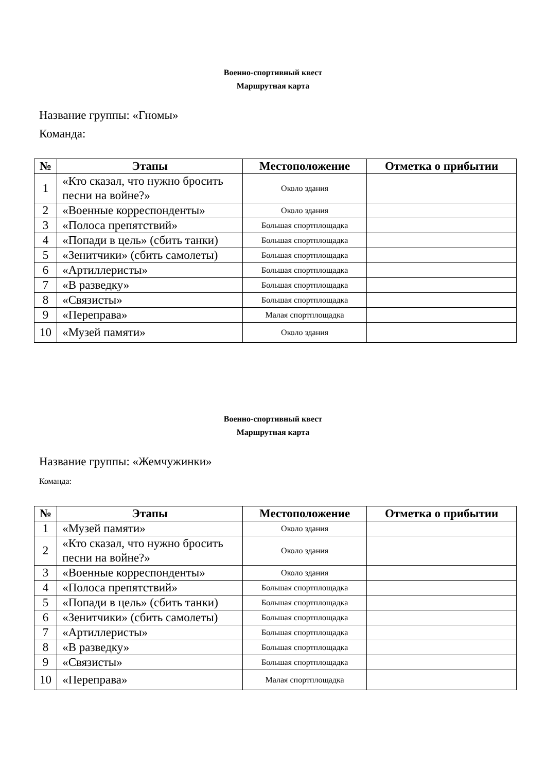Военно-спортивный квест
Маршрутная карта
Название группы: «Гномы»
Команда:
| № | Этапы | Местоположение | Отметка о прибытии |
| --- | --- | --- | --- |
| 1 | «Кто сказал, что нужно бросить песни на войне?» | Около здания | |
| 2 | «Военные корреспонденты» | Около здания | |
| 3 | «Полоса препятствий» | Большая спортплощадка | |
| 4 | «Попади в цель» (сбить танки) | Большая спортплощадка | |
| 5 | «Зенитчики» (сбить самолеты) | Большая спортплощадка | |
| 6 | «Артиллеристы» | Большая спортплощадка | |
| 7 | «В разведку» | Большая спортплощадка | |
| 8 | «Связисты» | Большая спортплощадка | |
| 9 | «Переправа» | Малая спортплощадка | |
| 10 | «Музей памяти» | Около здания | |
Военно-спортивный квест
Маршрутная карта
Название группы: «Жемчужинки»
Команда:
| № | Этапы | Местоположение | Отметка о прибытии |
| --- | --- | --- | --- |
| 1 | «Музей памяти» | Около здания | |
| 2 | «Кто сказал, что нужно бросить песни на войне?» | Около здания | |
| 3 | «Военные корреспонденты» | Около здания | |
| 4 | «Полоса препятствий» | Большая спортплощадка | |
| 5 | «Попади в цель» (сбить танки) | Большая спортплощадка | |
| 6 | «Зенитчики» (сбить самолеты) | Большая спортплощадка | |
| 7 | «Артиллеристы» | Большая спортплощадка | |
| 8 | «В разведку» | Большая спортплощадка | |
| 9 | «Связисты» | Большая спортплощадка | |
| 10 | «Переправа» | Малая спортплощадка | |